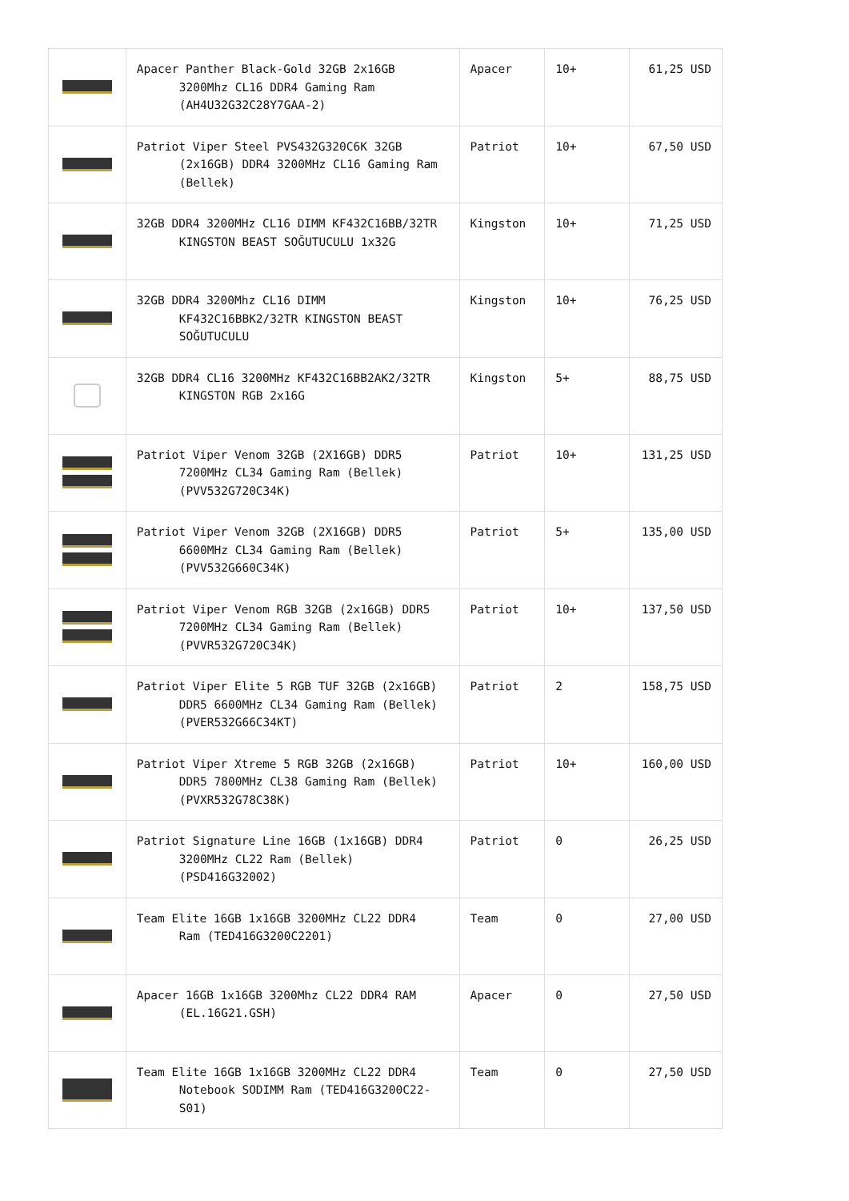| | Apacer Panther Black-Gold 32GB 2x16GB 3200Mhz CL16 DDR4 Gaming Ram (AH4U32G32C28Y7GAA-2) | Apacer | 10+ | 61,25 USD |
| | Patriot Viper Steel PVS432G320C6K 32GB (2x16GB) DDR4 3200MHz CL16 Gaming Ram (Bellek) | Patriot | 10+ | 67,50 USD |
| | 32GB DDR4 3200MHz CL16 DIMM KF432C16BB/32TR KINGSTON BEAST SOĞUTUCULU 1x32G | Kingston | 10+ | 71,25 USD |
| | 32GB DDR4 3200Mhz CL16 DIMM KF432C16BBK2/32TR KINGSTON BEAST SOĞUTUCULU | Kingston | 10+ | 76,25 USD |
| | 32GB DDR4 CL16 3200MHz KF432C16BB2AK2/32TR KINGSTON RGB 2x16G | Kingston | 5+ | 88,75 USD |
| | Patriot Viper Venom 32GB (2X16GB) DDR5 7200MHz CL34 Gaming Ram (Bellek) (PVV532G720C34K) | Patriot | 10+ | 131,25 USD |
| | Patriot Viper Venom 32GB (2X16GB) DDR5 6600MHz CL34 Gaming Ram (Bellek) (PVV532G660C34K) | Patriot | 5+ | 135,00 USD |
| | Patriot Viper Venom RGB 32GB (2x16GB) DDR5 7200MHz CL34 Gaming Ram (Bellek) (PVVR532G720C34K) | Patriot | 10+ | 137,50 USD |
| | Patriot Viper Elite 5 RGB TUF 32GB (2x16GB) DDR5 6600MHz CL34 Gaming Ram (Bellek) (PVER532G66C34KT) | Patriot | 2 | 158,75 USD |
| | Patriot Viper Xtreme 5 RGB 32GB (2x16GB) DDR5 7800MHz CL38 Gaming Ram (Bellek) (PVXR532G78C38K) | Patriot | 10+ | 160,00 USD |
| | Patriot Signature Line 16GB (1x16GB) DDR4 3200MHz CL22 Ram (Bellek) (PSD416G32002) | Patriot | 0 | 26,25 USD |
| | Team Elite 16GB 1x16GB 3200MHz CL22 DDR4 Ram (TED416G3200C2201) | Team | 0 | 27,00 USD |
| | Apacer 16GB 1x16GB 3200Mhz CL22 DDR4 RAM (EL.16G21.GSH) | Apacer | 0 | 27,50 USD |
| | Team Elite 16GB 1x16GB 3200MHz CL22 DDR4 Notebook SODIMM Ram (TED416G3200C22-S01) | Team | 0 | 27,50 USD |